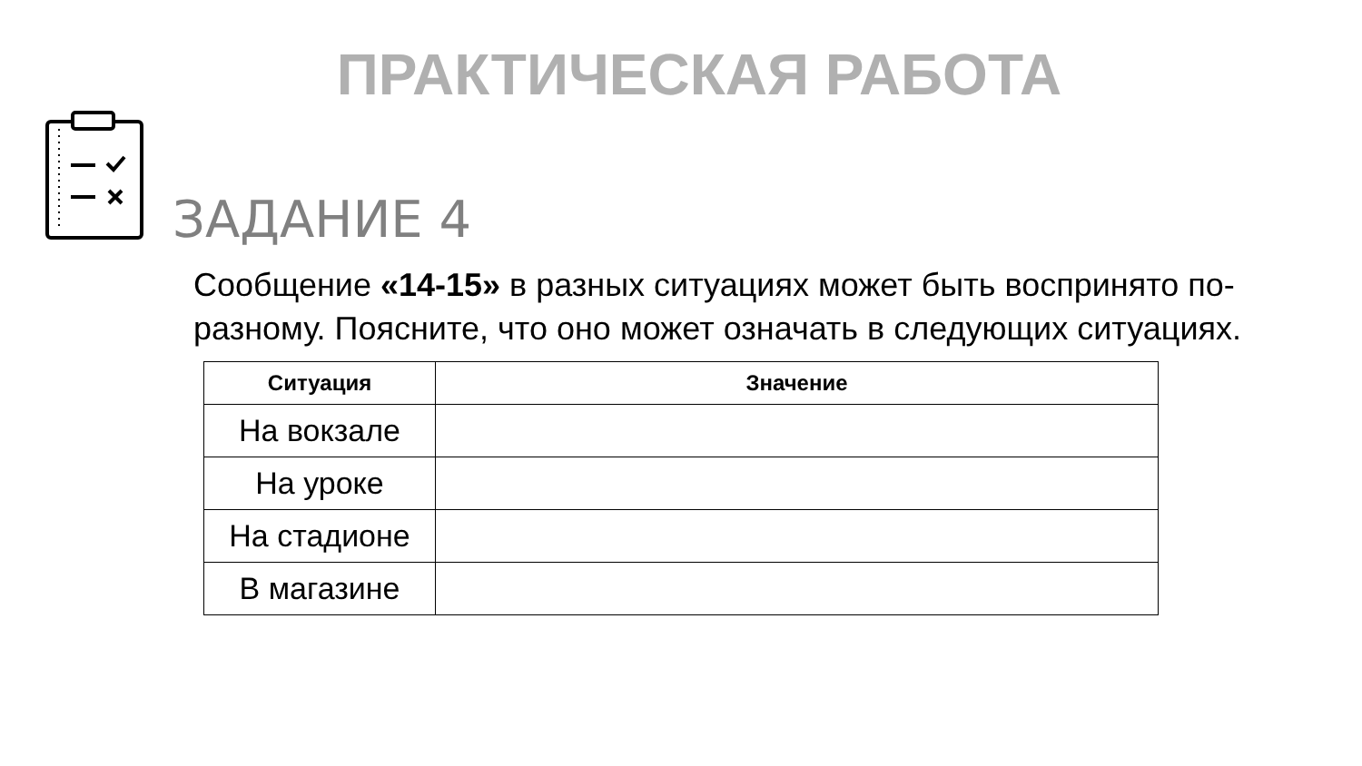ПРАКТИЧЕСКАЯ РАБОТА
ЗАДАНИЕ 4
Сообщение «14-15» в разных ситуациях может быть воспринято по-разному. Поясните, что оно может означать в следующих ситуациях.
| Ситуация | Значение |
| --- | --- |
| На вокзале | |
| На уроке | |
| На стадионе | |
| В магазине | |